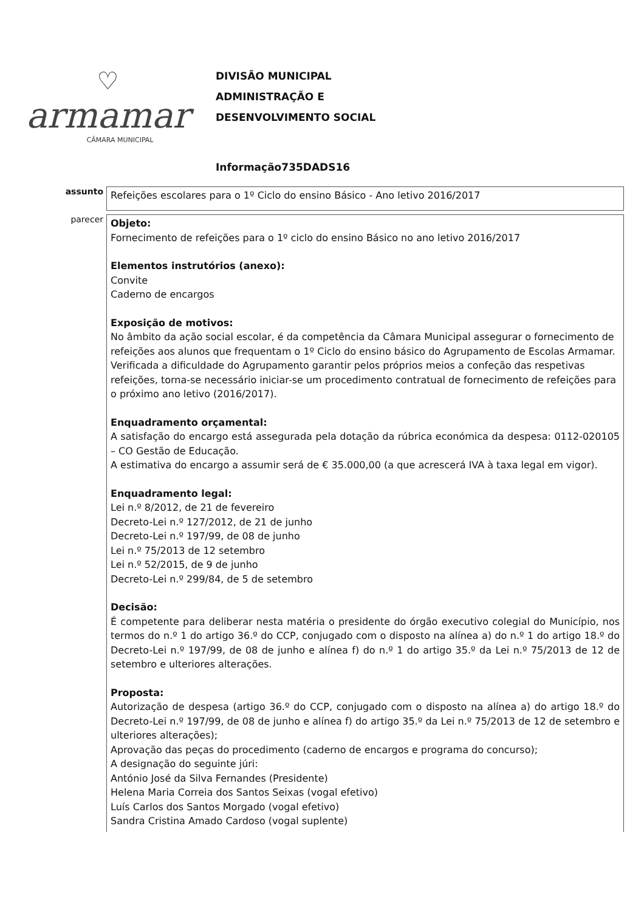♡
armamar
CÂMARA MUNICIPAL
DIVISÃO MUNICIPAL
ADMINISTRAÇÃO E
DESENVOLVIMENTO SOCIAL
Informação735DADS16
assunto
Refeições escolares para o 1º Ciclo do ensino Básico - Ano letivo 2016/2017
parecer
Objeto:
Fornecimento de refeições para o 1º ciclo do ensino Básico no ano letivo 2016/2017
Elementos instrutórios (anexo):
Convite
Caderno de encargos
Exposição de motivos:
No âmbito da ação social escolar, é da competência da Câmara Municipal assegurar o fornecimento de refeições aos alunos que frequentam o 1º Ciclo do ensino básico do Agrupamento de Escolas Armamar. Verificada a dificuldade do Agrupamento garantir pelos próprios meios a confeção das respetivas refeições, torna-se necessário iniciar-se um procedimento contratual de fornecimento de refeições para o próximo ano letivo (2016/2017).
Enquadramento orçamental:
A satisfação do encargo está assegurada pela dotação da rúbrica económica da despesa: 0112-020105 – CO Gestão de Educação.
A estimativa do encargo a assumir será de € 35.000,00 (a que acrescerá IVA à taxa legal em vigor).
Enquadramento legal:
Lei n.º 8/2012, de 21 de fevereiro
Decreto-Lei n.º 127/2012, de 21 de junho
Decreto-Lei n.º 197/99, de 08 de junho
Lei n.º 75/2013 de 12 setembro
Lei n.º 52/2015, de 9 de junho
Decreto-Lei n.º 299/84, de 5 de setembro
Decisão:
É competente para deliberar nesta matéria o presidente do órgão executivo colegial do Município, nos termos do n.º 1 do artigo 36.º do CCP, conjugado com o disposto na alínea a) do n.º 1 do artigo 18.º do Decreto-Lei n.º 197/99, de 08 de junho e alínea f) do n.º 1 do artigo 35.º da Lei n.º 75/2013 de 12 de setembro e ulteriores alterações.
Proposta:
Autorização de despesa (artigo 36.º do CCP, conjugado com o disposto na alínea a) do artigo 18.º do Decreto-Lei n.º 197/99, de 08 de junho e alínea f) do artigo 35.º da Lei n.º 75/2013 de 12 de setembro e ulteriores alterações);
Aprovação das peças do procedimento (caderno de encargos e programa do concurso);
A designação do seguinte júri:
António José da Silva Fernandes (Presidente)
Helena Maria Correia dos Santos Seixas (vogal efetivo)
Luís Carlos dos Santos Morgado (vogal efetivo)
Sandra Cristina Amado Cardoso (vogal suplente)